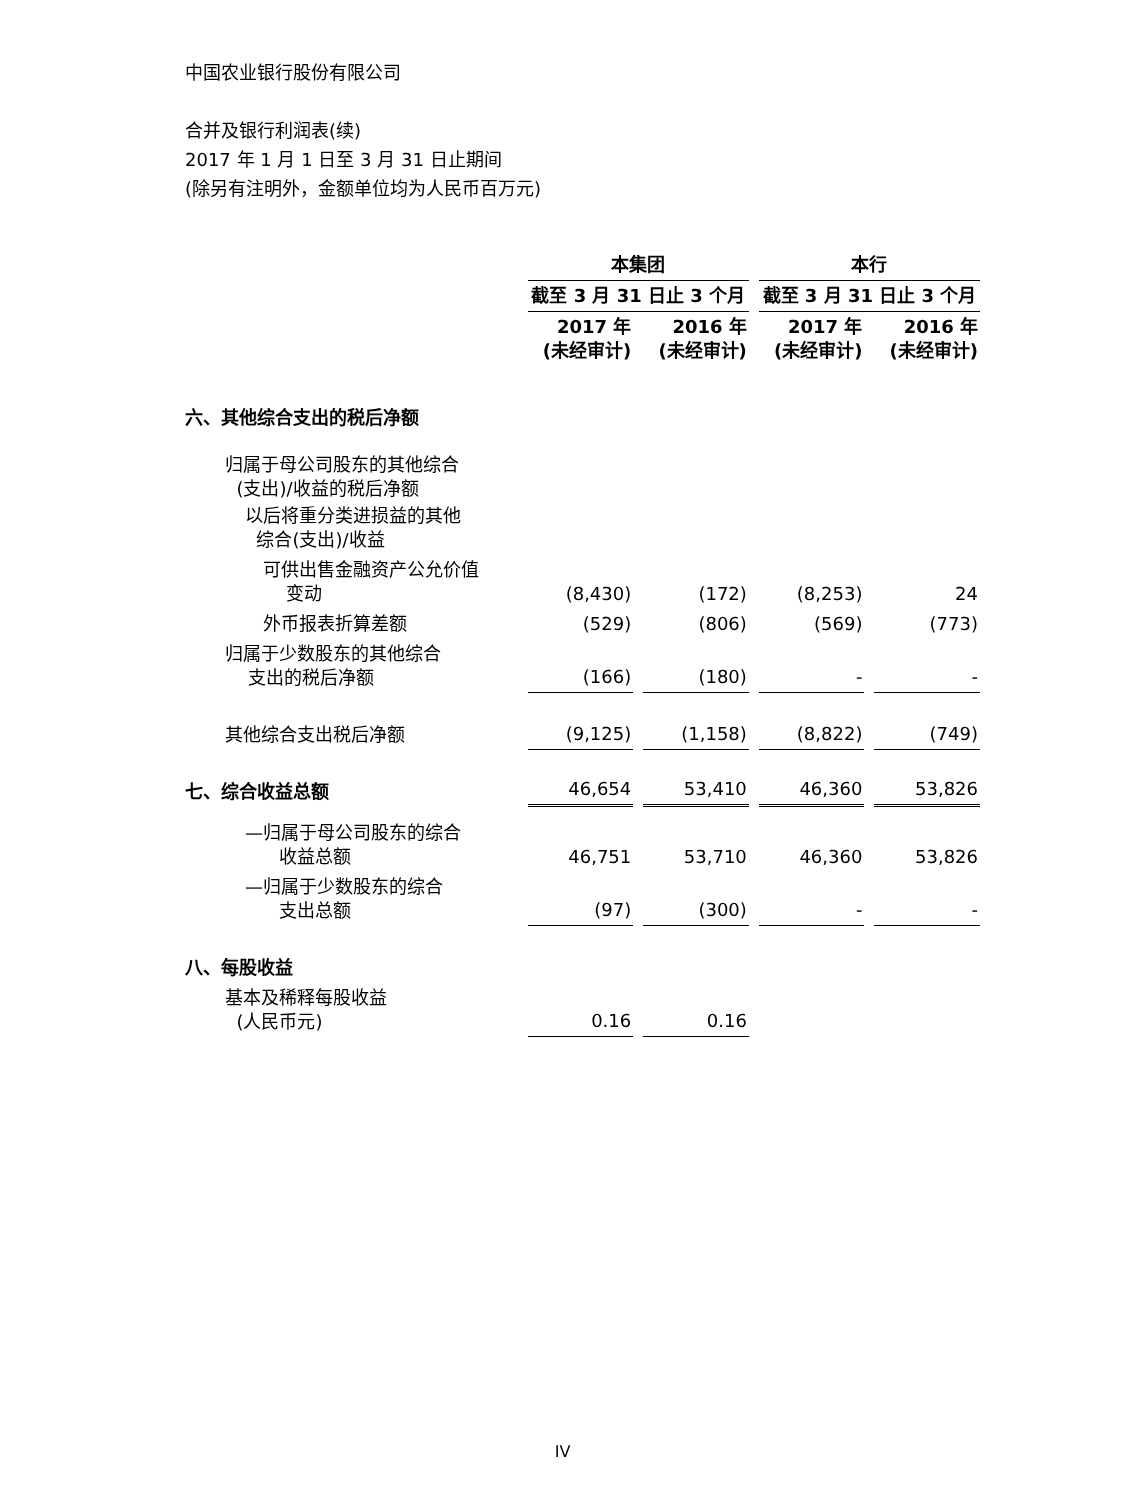中国农业银行股份有限公司
合并及银行利润表(续)
2017 年 1 月 1 日至 3 月 31 日止期间
(除另有注明外，金额单位均为人民币百万元)
| | 本集团 | | 本行 | |
| | 截至 3 月 31 日止 3 个月 | | 截至 3 月 31 日止 3 个月 | |
| | 2017 年 (未经审计) | 2016 年 (未经审计) | 2017 年 (未经审计) | 2016 年 (未经审计) |
| 六、其他综合支出的税后净额 | | | | |
| 归属于母公司股东的其他综合 (支出)/收益的税后净额 | | | | |
| 以后将重分类进损益的其他 综合(支出)/收益 | | | | |
| 可供出售金融资产公允价值 变动 | (8,430) | (172) | (8,253) | 24 |
| 外币报表折算差额 | (529) | (806) | (569) | (773) |
| 归属于少数股东的其他综合 支出的税后净额 | (166) | (180) | - | - |
| 其他综合支出税后净额 | (9,125) | (1,158) | (8,822) | (749) |
| 七、综合收益总额 | 46,654 | 53,410 | 46,360 | 53,826 |
| —归属于母公司股东的综合 收益总额 | 46,751 | 53,710 | 46,360 | 53,826 |
| —归属于少数股东的综合 支出总额 | (97) | (300) | - | - |
| 八、每股收益 | | | | |
| 基本及稀释每股收益 (人民币元) | 0.16 | 0.16 | | |
IV